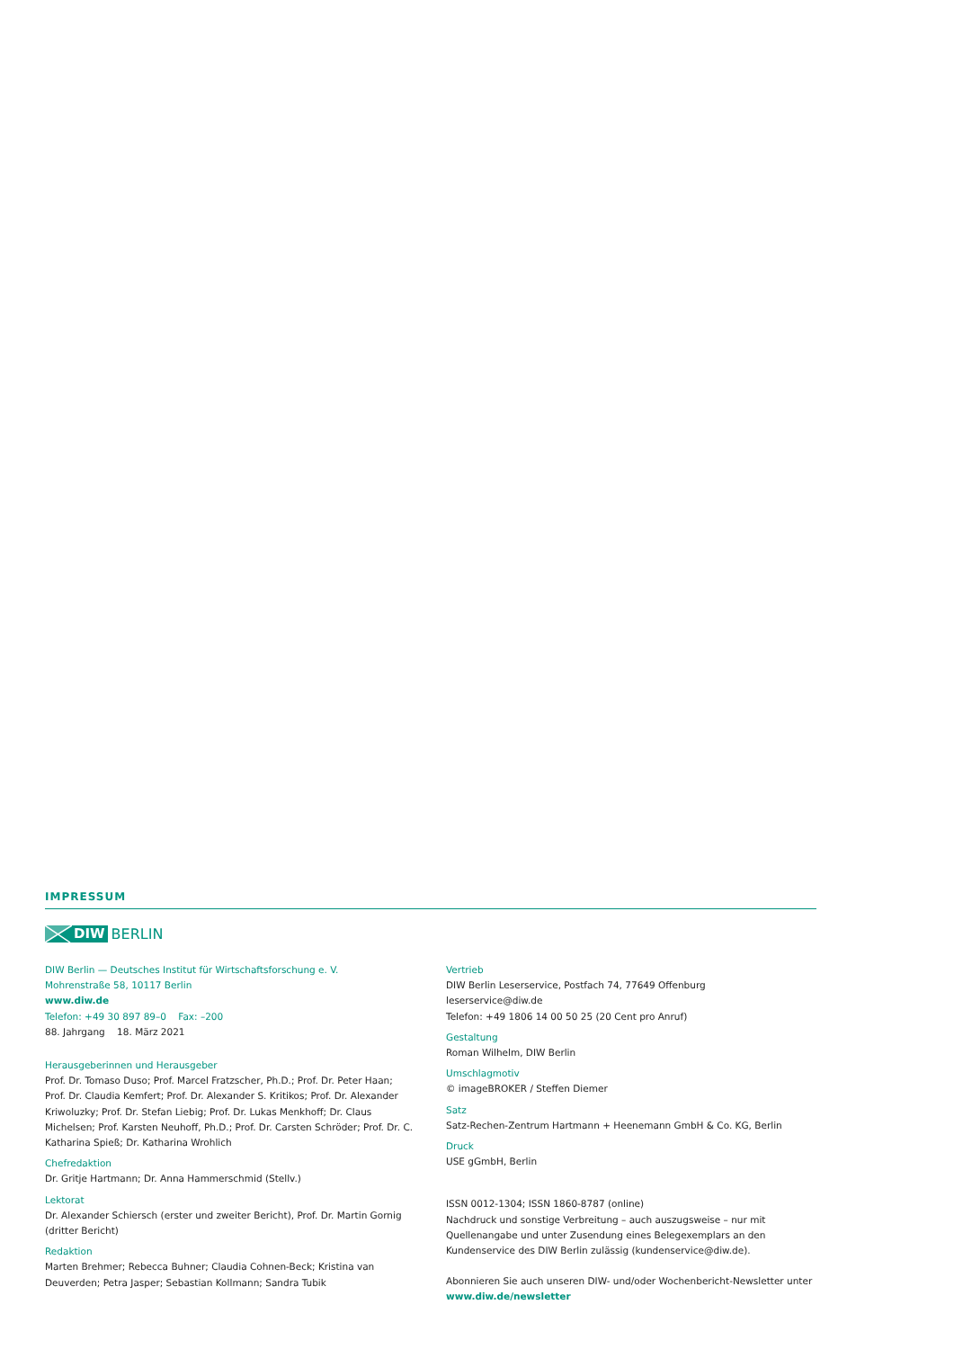IMPRESSUM
DIW BERLIN
DIW Berlin — Deutsches Institut für Wirtschaftsforschung e. V.
Mohrenstraße 58, 10117 Berlin
www.diw.de
Telefon: +49 30 897 89–0 Fax: –200
88. Jahrgang 18. März 2021
Herausgeberinnen und Herausgeber
Prof. Dr. Tomaso Duso; Prof. Marcel Fratzscher, Ph.D.; Prof. Dr. Peter Haan; Prof. Dr. Claudia Kemfert; Prof. Dr. Alexander S. Kritikos; Prof. Dr. Alexander Kriwoluzky; Prof. Dr. Stefan Liebig; Prof. Dr. Lukas Menkhoff; Dr. Claus Michelsen; Prof. Karsten Neuhoff, Ph.D.; Prof. Dr. Carsten Schröder; Prof. Dr. C. Katharina Spieß; Dr. Katharina Wrohlich
Chefredaktion
Dr. Gritje Hartmann; Dr. Anna Hammerschmid (Stellv.)
Lektorat
Dr. Alexander Schiersch (erster und zweiter Bericht), Prof. Dr. Martin Gornig (dritter Bericht)
Redaktion
Marten Brehmer; Rebecca Buhner; Claudia Cohnen-Beck; Kristina van Deuverden; Petra Jasper; Sebastian Kollmann; Sandra Tubik
Vertrieb
DIW Berlin Leserservice, Postfach 74, 77649 Offenburg
leserservice@diw.de
Telefon: +49 1806 14 00 50 25 (20 Cent pro Anruf)
Gestaltung
Roman Wilhelm, DIW Berlin
Umschlagmotiv
© imageBROKER / Steffen Diemer
Satz
Satz-Rechen-Zentrum Hartmann + Heenemann GmbH & Co. KG, Berlin
Druck
USE gGmbH, Berlin
ISSN 0012-1304; ISSN 1860-8787 (online)
Nachdruck und sonstige Verbreitung – auch auszugsweise – nur mit Quellenangabe und unter Zusendung eines Belegexemplars an den Kundenservice des DIW Berlin zulässig (kundenservice@diw.de).
Abonnieren Sie auch unseren DIW- und/oder Wochenbericht-Newsletter unter www.diw.de/newsletter